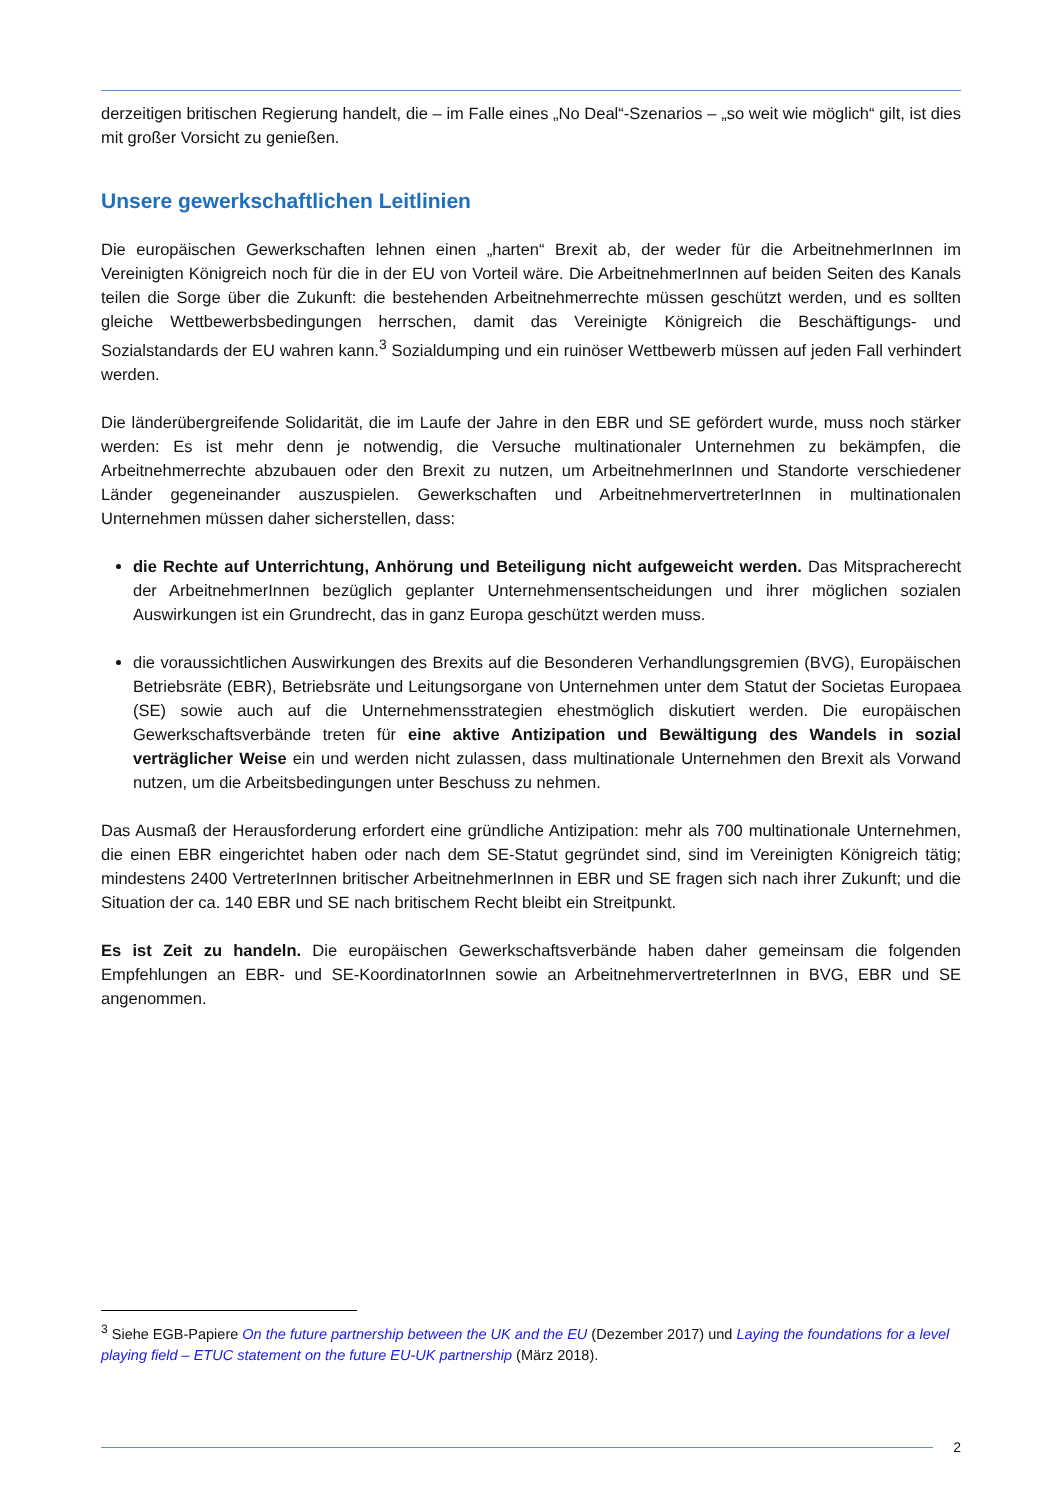derzeitigen britischen Regierung handelt, die – im Falle eines „No Deal“-Szenarios – „so weit wie möglich“ gilt, ist dies mit großer Vorsicht zu genießen.
Unsere gewerkschaftlichen Leitlinien
Die europäischen Gewerkschaften lehnen einen „harten“ Brexit ab, der weder für die ArbeitnehmerInnen im Vereinigten Königreich noch für die in der EU von Vorteil wäre. Die ArbeitnehmerInnen auf beiden Seiten des Kanals teilen die Sorge über die Zukunft: die bestehenden Arbeitnehmerrechte müssen geschützt werden, und es sollten gleiche Wettbewerbsbedingungen herrschen, damit das Vereinigte Königreich die Beschäftigungs- und Sozialstandards der EU wahren kann.<sup>3</sup> Sozialdumping und ein ruinöser Wettbewerb müssen auf jeden Fall verhindert werden.
Die länderübergreifende Solidarität, die im Laufe der Jahre in den EBR und SE gefördert wurde, muss noch stärker werden: Es ist mehr denn je notwendig, die Versuche multinationaler Unternehmen zu bekämpfen, die Arbeitnehmerrechte abzubauen oder den Brexit zu nutzen, um ArbeitnehmerInnen und Standorte verschiedener Länder gegeneinander auszuspielen. Gewerkschaften und ArbeitnehmervertreterInnen in multinationalen Unternehmen müssen daher sicherstellen, dass:
die Rechte auf Unterrichtung, Anhörung und Beteiligung nicht aufgeweicht werden. Das Mitspracherecht der ArbeitnehmerInnen bezüglich geplanter Unternehmensentscheidungen und ihrer möglichen sozialen Auswirkungen ist ein Grundrecht, das in ganz Europa geschützt werden muss.
die voraussichtlichen Auswirkungen des Brexits auf die Besonderen Verhandlungsgremien (BVG), Europäischen Betriebsräte (EBR), Betriebsräte und Leitungsorgane von Unternehmen unter dem Statut der Societas Europaea (SE) sowie auch auf die Unternehmensstrategien ehestmöglich diskutiert werden. Die europäischen Gewerkschaftsverbände treten für eine aktive Antizipation und Bewältigung des Wandels in sozial verträglicher Weise ein und werden nicht zulassen, dass multinationale Unternehmen den Brexit als Vorwand nutzen, um die Arbeitsbedingungen unter Beschuss zu nehmen.
Das Ausmaß der Herausforderung erfordert eine gründliche Antizipation: mehr als 700 multinationale Unternehmen, die einen EBR eingerichtet haben oder nach dem SE-Statut gegründet sind, sind im Vereinigten Königreich tätig; mindestens 2400 VertreterInnen britischer ArbeitnehmerInnen in EBR und SE fragen sich nach ihrer Zukunft; und die Situation der ca. 140 EBR und SE nach britischem Recht bleibt ein Streitpunkt.
Es ist Zeit zu handeln. Die europäischen Gewerkschaftsverbände haben daher gemeinsam die folgenden Empfehlungen an EBR- und SE-KoordinatorInnen sowie an ArbeitnehmervertreterInnen in BVG, EBR und SE angenommen.
<sup>3</sup> Siehe EGB-Papiere On the future partnership between the UK and the EU (Dezember 2017) und Laying the foundations for a level playing field – ETUC statement on the future EU-UK partnership (März 2018).
2